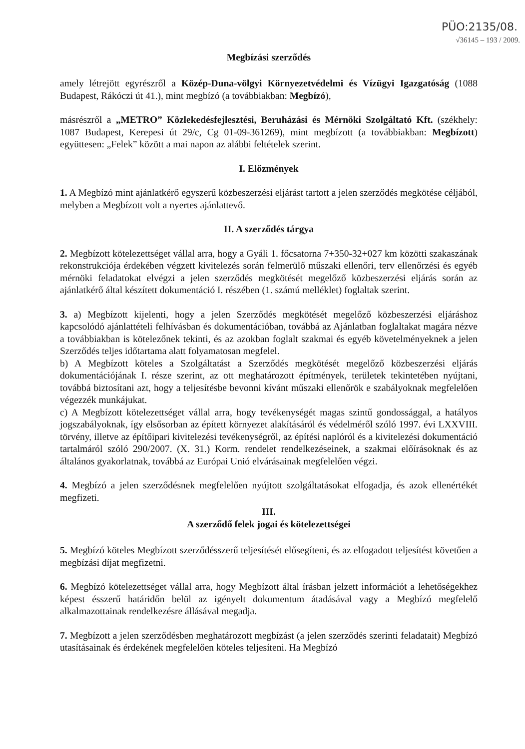PÜO:2135/08.
√36145 – 193 / 2009.
Megbízási szerződés
amely létrejött egyrészről a Közép-Duna-völgyi Környezetvédelmi és Vízügyi Igazgatóság (1088 Budapest, Rákóczi út 41.), mint megbízó (a továbbiakban: Megbízó),
másrészről a „METRO” Közlekedésfejlesztési, Beruházási és Mérnöki Szolgáltató Kft. (székhely: 1087 Budapest, Kerepesi út 29/c, Cg 01-09-361269), mint megbízott (a továbbiakban: Megbízott) együttesen: „Felek” között a mai napon az alábbi feltételek szerint.
I. Előzmények
1. A Megbízó mint ajánlatkérő egyszerű közbeszerzési eljárást tartott a jelen szerződés megkötése céljából, melyben a Megbízott volt a nyertes ajánlattevő.
II. A szerződés tárgya
2. Megbízott kötelezettséget vállal arra, hogy a Gyáli 1. főcsatorna 7+350-32+027 km közötti szakaszának rekonstrukciója érdekében végzett kivitelezés során felmerülő műszaki ellenőri, terv ellenőrzési és egyéb mérnöki feladatokat elvégzi a jelen szerződés megkötését megelőző közbeszerzési eljárás során az ajánlatkérő által készített dokumentáció I. részében (1. számú melléklet) foglaltak szerint.
3. a) Megbízott kijelenti, hogy a jelen Szerződés megkötését megelőző közbeszerzési eljáráshoz kapcsolódó ajánlattételi felhívásban és dokumentációban, továbbá az Ajánlatban foglaltakat magára nézve a továbbiakban is kötelezőnek tekinti, és az azokban foglalt szakmai és egyéb követelményeknek a jelen Szerződés teljes időtartama alatt folyamatosan megfelel.
b) A Megbízott köteles a Szolgáltatást a Szerződés megkötését megelőző közbeszerzési eljárás dokumentációjának I. része szerint, az ott meghatározott építmények, területek tekintetében nyújtani, továbbá biztosítani azt, hogy a teljesítésbe bevonni kívánt műszaki ellenőrök e szabályoknak megfelelően végezzék munkájukat.
c) A Megbízott kötelezettséget vállal arra, hogy tevékenységét magas szintű gondossággal, a hatályos jogszabályoknak, így elsősorban az épített környezet alakításáról és védelméről szóló 1997. évi LXXVIII. törvény, illetve az építőipari kivitelezési tevékenységről, az építési naplóról és a kivitelezési dokumentáció tartalmáról szóló 290/2007. (X. 31.) Korm. rendelet rendelkezéseinek, a szakmai előírásoknak és az általános gyakorlatnak, továbbá az Európai Unió elvárásainak megfelelően végzi.
4. Megbízó a jelen szerződésnek megfelelően nyújtott szolgáltatásokat elfogadja, és azok ellenértékét megfizeti.
III.
A szerződő felek jogai és kötelezettségei
5. Megbízó köteles Megbízott szerződésszerű teljesítését elősegíteni, és az elfogadott teljesítést követően a megbízási díjat megfizetni.
6. Megbízó kötelezettséget vállal arra, hogy Megbízott által írásban jelzett információt a lehetőségekhez képest ésszerű határidőn belül az igényelt dokumentum átadásával vagy a Megbízó megfelelő alkalmazottainak rendelkezésre állásával megadja.
7. Megbízott a jelen szerződésben meghatározott megbízást (a jelen szerződés szerinti feladatait) Megbízó utasításainak és érdekének megfelelően köteles teljesíteni. Ha Megbízó